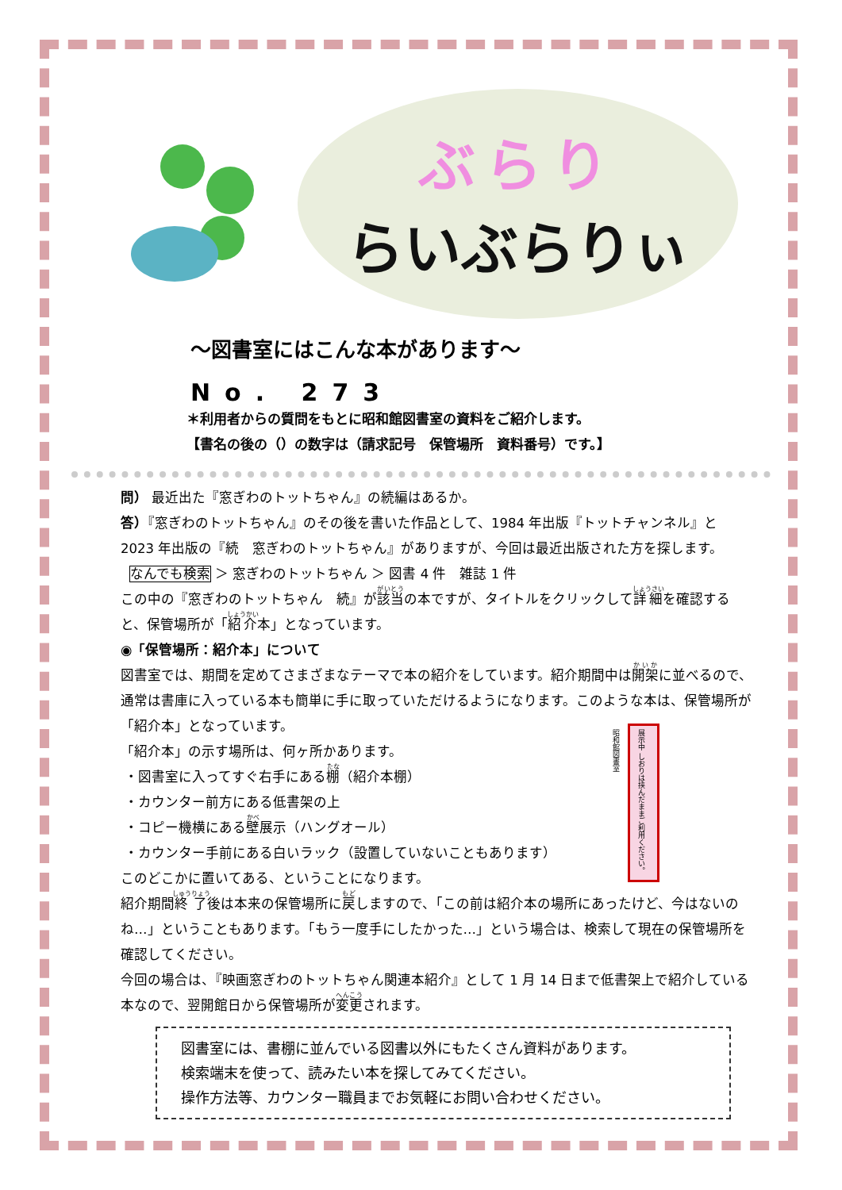ぶらり
らいぶらりぃ
～図書室にはこんな本があります～
No. 273
＊利用者からの質問をもとに昭和館図書室の資料をご紹介します。
【書名の後の（）の数字は（請求記号　保管場所　資料番号）です。】
問） 最近出た『窓ぎわのトットちゃん』の続編はあるか。
答）『窓ぎわのトットちゃん』のその後を書いた作品として、1984 年出版『トットチャンネル』と 2023 年出版の『続　窓ぎわのトットちゃん』がありますが、今回は最近出版された方を探します。
なんでも検索 ＞ 窓ぎわのトットちゃん ＞ 図書 4 件　雑誌 1 件
この中の『窓ぎわのトットちゃん　続』が該当の本ですが、タイトルをクリックして詳細を確認すると、保管場所が「紹介本」となっています。
◉「保管場所：紹介本」について
図書室では、期間を定めてさまざまなテーマで本の紹介をしています。紹介期間中は開架に並べるので、通常は書庫に入っている本も簡単に手に取っていただけるようになります。このような本は、保管場所が「紹介本」となっています。
「紹介本」の示す場所は、何ヶ所かあります。
・図書室に入ってすぐ右手にある棚（紹介本棚）
・カウンター前方にある低書架の上
・コピー機横にある壁展示（ハングオール）
・カウンター手前にある白いラック（設置していないこともあります）
このどこかに置いてある、ということになります。
紹介期間終了後は本来の保管場所に戻しますので、「この前は紹介本の場所にあったけど、今はないのね…」ということもあります。「もう一度手にしたかった…」という場合は、検索して現在の保管場所を確認してください。
今回の場合は、『映画窓ぎわのトットちゃん関連本紹介』として 1 月 14 日まで低書架上で紹介している本なので、翌開館日から保管場所が変更されます。
展示中 しおりは挟んだままご利用ください。 昭和館図書室
図書室には、書棚に並んでいる図書以外にもたくさん資料があります。
検索端末を使って、読みたい本を探してみてください。
操作方法等、カウンター職員までお気軽にお問い合わせください。